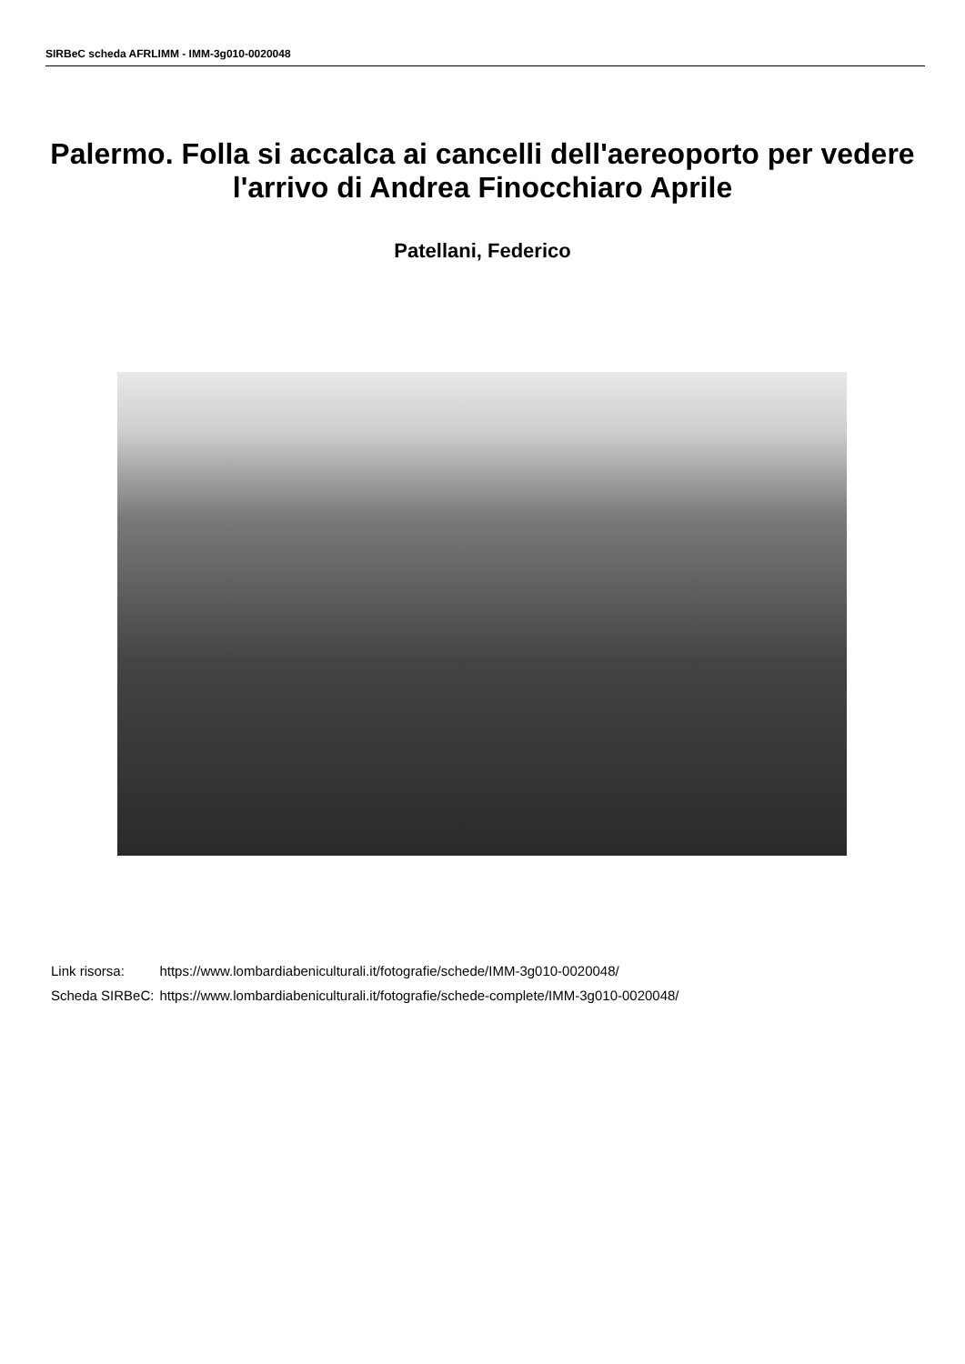SIRBeC scheda AFRLIMM - IMM-3g010-0020048
Palermo. Folla si accalca ai cancelli dell'aereoporto per vedere l'arrivo di Andrea Finocchiaro Aprile
Patellani, Federico
| Link risorsa: | https://www.lombardiabeniculturali.it/fotografie/schede/IMM-3g010-0020048/ |
| Scheda SIRBeC: | https://www.lombardiabeniculturali.it/fotografie/schede-complete/IMM-3g010-0020048/ |